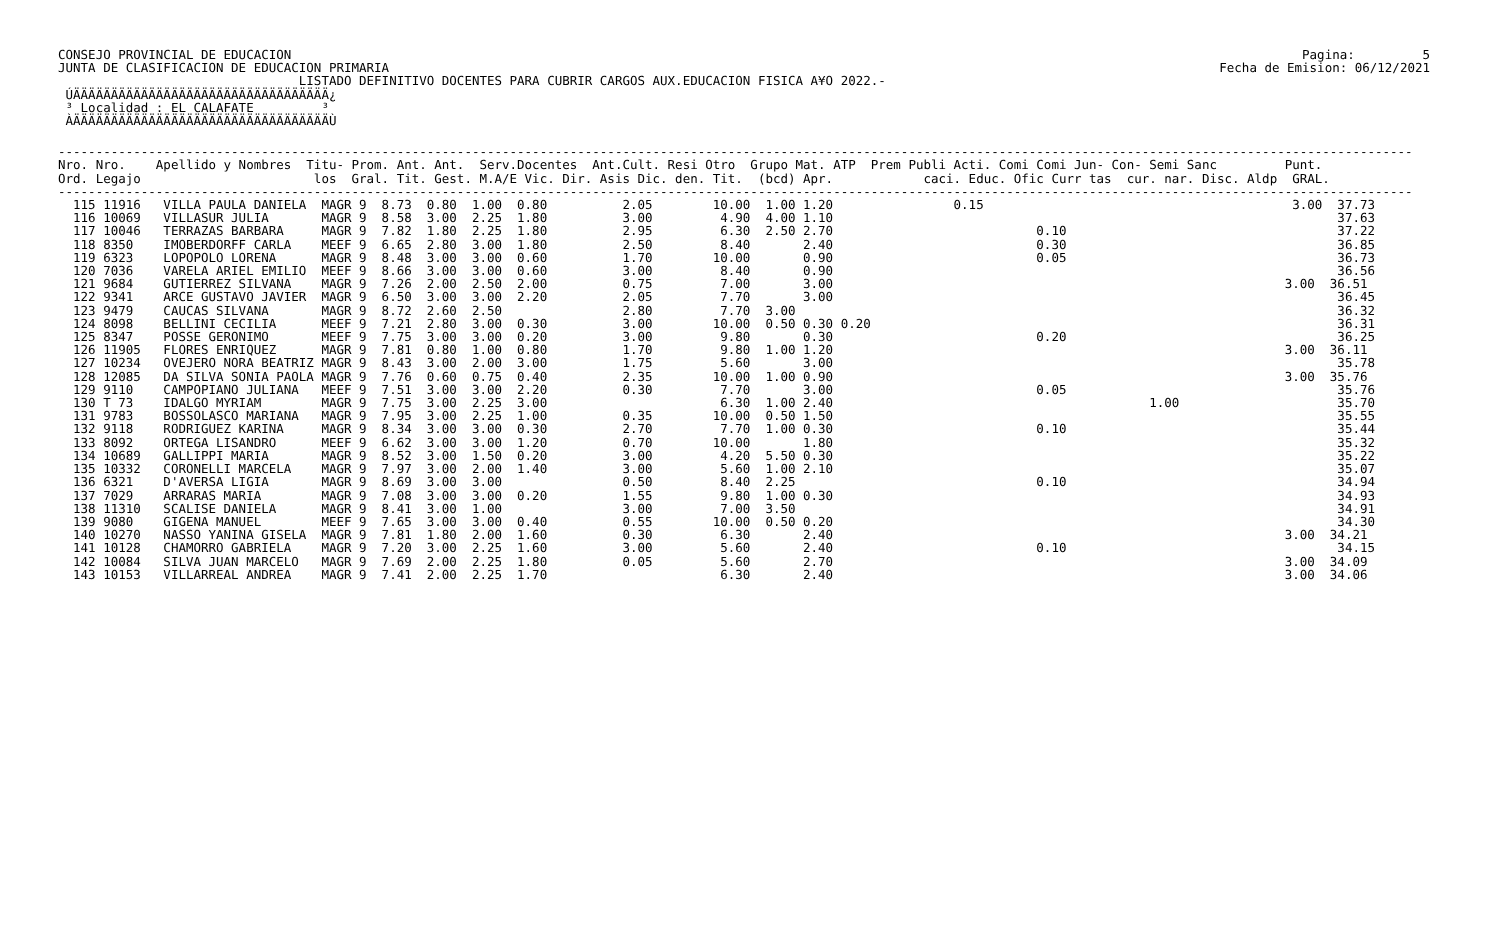CONSEJO PROVINCIAL DE EDUCACION
JUNTA DE CLASIFICACION DE EDUCACION PRIMARIA
Pagina:         5
Fecha de Emision: 06/12/2021
                                LISTADO DEFINITIVO DOCENTES PARA CUBRIR CARGOS AUX.EDUCACION FISICA A¥O 2022.-
 ÚÄÄÄÄÄÄÄÄÄÄÄÄÄÄÄÄÄÄÄÄÄÄÄÄÄÄÄÄÄÄÄÄÄÄ¿
 ³ Localidad : EL CALAFATE         ³
 ÀÄÄÄÄÄÄÄÄÄÄÄÄÄÄÄÄÄÄÄÄÄÄÄÄÄÄÄÄÄÄÄÄÄÄÙ
------------------------------------------------------------------------------------------------------------------------------------------------------------------------------------
Nro. Nro.    Apellido y Nombres  Titu- Prom. Ant. Ant.  Serv.Docentes  Ant.Cult. Resi Otro  Grupo Mat. ATP  Prem Publi Acti. Comi Comi Jun- Con- Semi Sanc         Punt.
Ord. Legajo                       los  Gral. Tit. Gest. M.A/E Vic. Dir. Asis Dic. den. Tit.  (bcd) Apr.            caci. Educ. Ofic Curr tas  cur. nar. Disc. Aldp  GRAL.
------------------------------------------------------------------------------------------------------------------------------------------------------------------------------------
  115 11916   VILLA PAULA DANIELA  MAGR 9  8.73  0.80  1.00  0.80          2.05        10.00  1.00 1.20                0.15                                         3.00  37.73
  116 10069   VILLASUR JULIA       MAGR 9  8.58  3.00  2.25  1.80          3.00         4.90  4.00 1.10                                                                   37.63
  117 10046   TERRAZAS BARBARA     MAGR 9  7.82  1.80  2.25  1.80          2.95         6.30  2.50 2.70                           0.10                                    37.22
  118 8350    IMOBERDORFF CARLA    MEEF 9  6.65  2.80  3.00  1.80          2.50         8.40       2.40                           0.30                                    36.85
  119 6323    LOPOPOLO LORENA      MAGR 9  8.48  3.00  3.00  0.60          1.70        10.00       0.90                           0.05                                    36.73
  120 7036    VARELA ARIEL EMILIO  MEEF 9  8.66  3.00  3.00  0.60          3.00         8.40       0.90                                                                   36.56
  121 9684    GUTIERREZ SILVANA    MAGR 9  7.26  2.00  2.50  2.00          0.75         7.00       3.00                                                            3.00  36.51
  122 9341    ARCE GUSTAVO JAVIER  MAGR 9  6.50  3.00  3.00  2.20          2.05         7.70       3.00                                                                   36.45
  123 9479    CAUCAS SILVANA       MAGR 9  8.72  2.60  2.50                2.80         7.70  3.00                                                                        36.32
  124 8098    BELLINI CECILIA      MEEF 9  7.21  2.80  3.00  0.30          3.00        10.00  0.50 0.30 0.20                                                              36.31
  125 8347    POSSE GERONIMO       MEEF 9  7.75  3.00  3.00  0.20          3.00         9.80       0.30                           0.20                                    36.25
  126 11905   FLORES ENRIQUEZ      MAGR 9  7.81  0.80  1.00  0.80          1.70         9.80  1.00 1.20                                                            3.00  36.11
  127 10234   OVEJERO NORA BEATRIZ MAGR 9  8.43  3.00  2.00  3.00          1.75         5.60       3.00                                                                   35.78
  128 12085   DA SILVA SONIA PAOLA MAGR 9  7.76  0.60  0.75  0.40          2.35        10.00  1.00 0.90                                                            3.00  35.76
  129 9110    CAMPOPIANO JULIANA   MEEF 9  7.51  3.00  3.00  2.20          0.30         7.70       3.00                           0.05                                    35.76
  130 T 73    IDALGO MYRIAM        MAGR 9  7.75  3.00  2.25  3.00                       6.30  1.00 2.40                                          1.00                     35.70
  131 9783    BOSSOLASCO MARIANA   MAGR 9  7.95  3.00  2.25  1.00          0.35        10.00  0.50 1.50                                                                   35.55
  132 9118    RODRIGUEZ KARINA     MAGR 9  8.34  3.00  3.00  0.30          2.70         7.70  1.00 0.30                           0.10                                    35.44
  133 8092    ORTEGA LISANDRO      MEEF 9  6.62  3.00  3.00  1.20          0.70        10.00       1.80                                                                   35.32
  134 10689   GALLIPPI MARIA       MAGR 9  8.52  3.00  1.50  0.20          3.00         4.20  5.50 0.30                                                                   35.22
  135 10332   CORONELLI MARCELA    MAGR 9  7.97  3.00  2.00  1.40          3.00         5.60  1.00 2.10                                                                   35.07
  136 6321    D'AVERSA LIGIA       MAGR 9  8.69  3.00  3.00                0.50         8.40  2.25                                0.10                                    34.94
  137 7029    ARRARAS MARIA        MAGR 9  7.08  3.00  3.00  0.20          1.55         9.80  1.00 0.30                                                                   34.93
  138 11310   SCALISE DANIELA      MAGR 9  8.41  3.00  1.00                3.00         7.00  3.50                                                                        34.91
  139 9080    GIGENA MANUEL        MEEF 9  7.65  3.00  3.00  0.40          0.55        10.00  0.50 0.20                                                                   34.30
  140 10270   NASSO YANINA GISELA  MAGR 9  7.81  1.80  2.00  1.60          0.30         6.30       2.40                                                            3.00  34.21
  141 10128   CHAMORRO GABRIELA    MAGR 9  7.20  3.00  2.25  1.60          3.00         5.60       2.40                           0.10                                    34.15
  142 10084   SILVA JUAN MARCELO   MAGR 9  7.69  2.00  2.25  1.80          0.05         5.60       2.70                                                            3.00  34.09
  143 10153   VILLARREAL ANDREA    MAGR 9  7.41  2.00  2.25  1.70                       6.30       2.40                                                            3.00  34.06